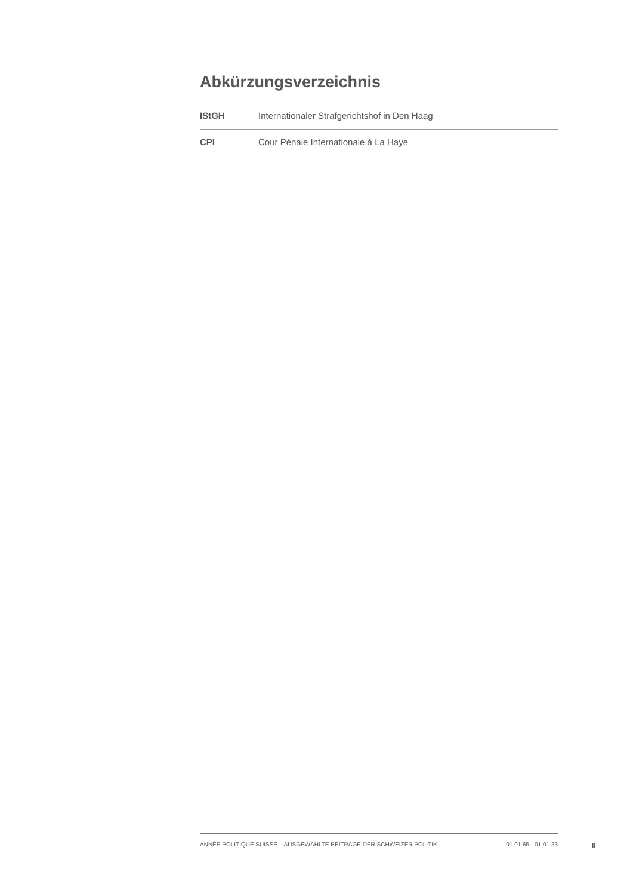Abkürzungsverzeichnis
| IStGH | Internationaler Strafgerichtshof in Den Haag |
| CPI | Cour Pénale Internationale à La Haye |
ANNÉE POLITIQUE SUISSE – AUSGEWÄHLTE BEITRÄGE DER SCHWEIZER POLITIK 01.01.65 - 01.01.23
II